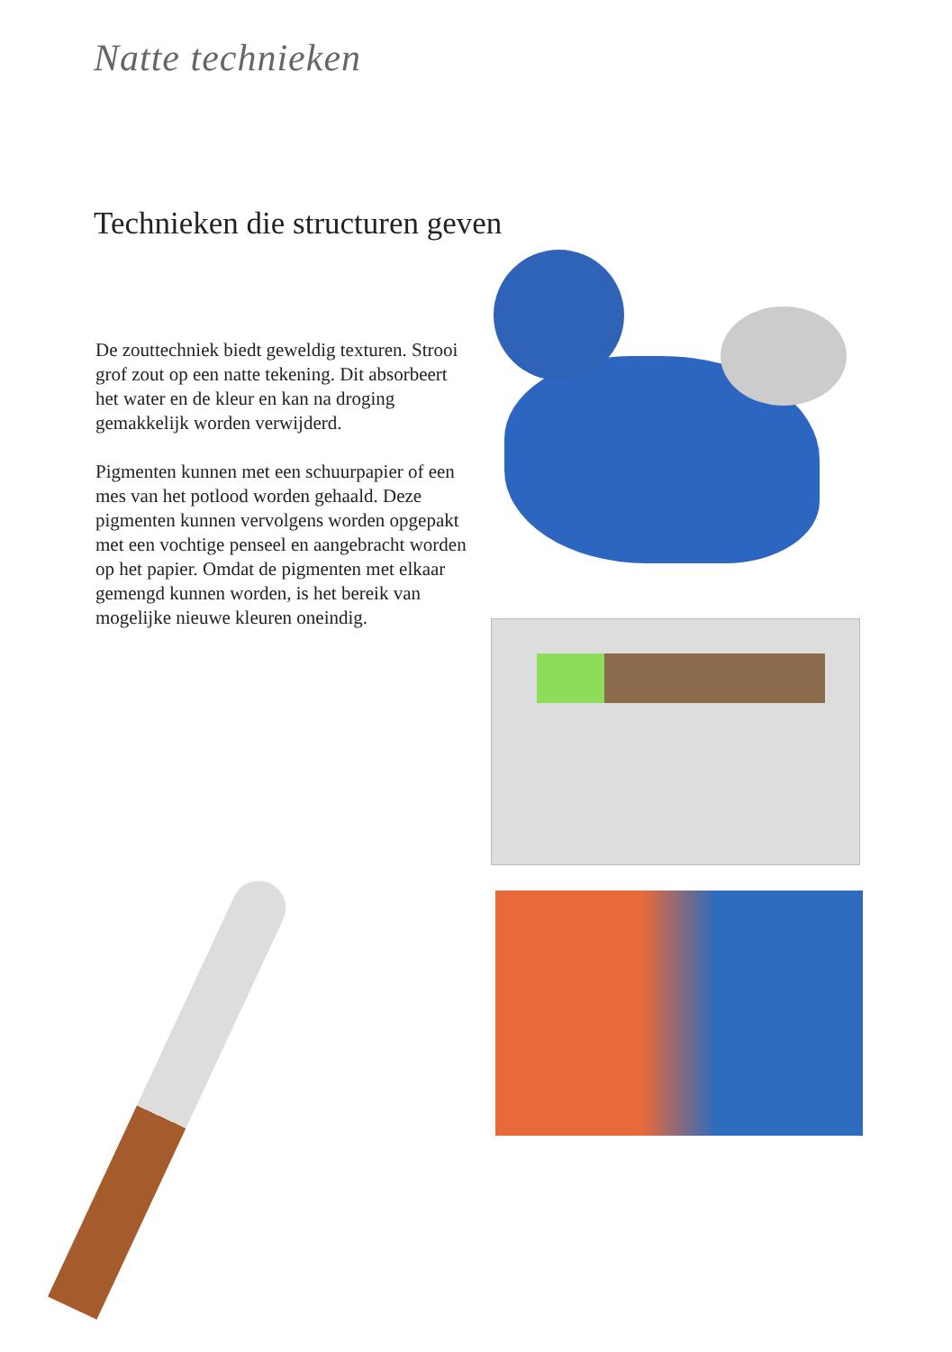Natte technieken
Technieken die structuren geven
De zouttechniek biedt geweldig texturen. Strooi grof zout op een natte tekening. Dit absorbeert het water en de kleur en kan na droging gemakkelijk worden verwijderd.
Pigmenten kunnen met een schuurpapier of een mes van het potlood worden gehaald. Deze pigmenten kunnen vervolgens worden opgepakt met een vochtige penseel en aangebracht worden op het papier. Omdat de pigmenten met elkaar gemengd kunnen worden, is het bereik van mogelijke nieuwe kleuren oneindig.